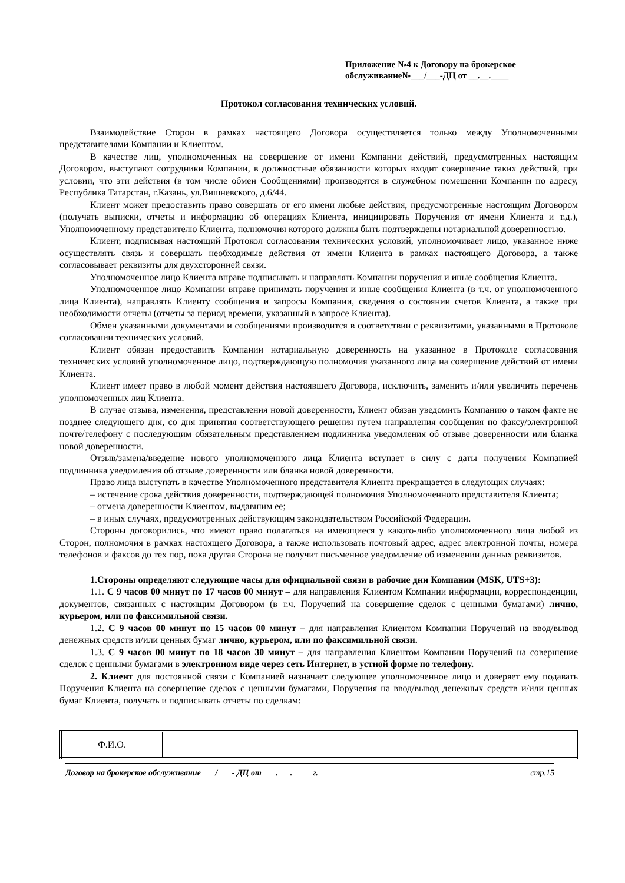Приложение №4 к Договору на брокерское обслуживание№___/___-ДЦ от __.__.____
Протокол согласования технических условий.
Взаимодействие Сторон в рамках настоящего Договора осуществляется только между Уполномоченными представителями Компании и Клиентом.
В качестве лиц, уполномоченных на совершение от имени Компании действий, предусмотренных настоящим Договором, выступают сотрудники Компании, в должностные обязанности которых входит совершение таких действий, при условии, что эти действия (в том числе обмен Сообщениями) производятся в служебном помещении Компании по адресу, Республика Татарстан, г.Казань, ул.Вишневского, д.6/44.
Клиент может предоставить право совершать от его имени любые действия, предусмотренные настоящим Договором (получать выписки, отчеты и информацию об операциях Клиента, инициировать Поручения от имени Клиента и т.д.), Уполномоченному представителю Клиента, полномочия которого должны быть подтверждены нотариальной доверенностью.
Клиент, подписывая настоящий Протокол согласования технических условий, уполномочивает лицо, указанное ниже осуществлять связь и совершать необходимые действия от имени Клиента в рамках настоящего Договора, а также согласовывает реквизиты для двухсторонней связи.
Уполномоченное лицо Клиента вправе подписывать и направлять Компании поручения и иные сообщения Клиента.
Уполномоченное лицо Компании вправе принимать поручения и иные сообщения Клиента (в т.ч. от уполномоченного лица Клиента), направлять Клиенту сообщения и запросы Компании, сведения о состоянии счетов Клиента, а также при необходимости отчеты (отчеты за период времени, указанный в запросе Клиента).
Обмен указанными документами и сообщениями производится в соответствии с реквизитами, указанными в Протоколе согласовании технических условий.
Клиент обязан предоставить Компании нотариальную доверенность на указанное в Протоколе согласования технических условий уполномоченное лицо, подтверждающую полномочия указанного лица на совершение действий от имени Клиента.
Клиент имеет право в любой момент действия настоявшего Договора, исключить, заменить и/или увеличить перечень уполномоченных лиц Клиента.
В случае отзыва, изменения, представления новой доверенности, Клиент обязан уведомить Компанию о таком факте не позднее следующего дня, со дня принятия соответствующего решения путем направления сообщения по факсу/электронной почте/телефону с последующим обязательным представлением подлинника уведомления об отзыве доверенности или бланка новой доверенности.
Отзыв/замена/введение нового уполномоченного лица Клиента вступает в силу с даты получения Компанией подлинника уведомления об отзыве доверенности или бланка новой доверенности.
Право лица выступать в качестве Уполномоченного представителя Клиента прекращается в следующих случаях:
– истечение срока действия доверенности, подтверждающей полномочия Уполномоченного представителя Клиента;
– отмена доверенности Клиентом, выдавшим ее;
– в иных случаях, предусмотренных действующим законодательством Российской Федерации.
Стороны договорились, что имеют право полагаться на имеющиеся у какого-либо уполномоченного лица любой из Сторон, полномочия в рамках настоящего Договора, а также использовать почтовый адрес, адрес электронной почты, номера телефонов и факсов до тех пор, пока другая Сторона не получит письменное уведомление об изменении данных реквизитов.
1.Стороны определяют следующие часы для официальной связи в рабочие дни Компании (MSK, UTS+3):
1.1. С 9 часов 00 минут по 17 часов 00 минут – для направления Клиентом Компании информации, корреспонденции, документов, связанных с настоящим Договором (в т.ч. Поручений на совершение сделок с ценными бумагами) лично, курьером, или по факсимильной связи.
1.2. С 9 часов 00 минут по 15 часов 00 минут – для направления Клиентом Компании Поручений на ввод/вывод денежных средств и/или ценных бумаг лично, курьером, или по факсимильной связи.
1.3. С 9 часов 00 минут по 18 часов 30 минут – для направления Клиентом Компании Поручений на совершение сделок с ценными бумагами в электронном виде через сеть Интернет, в устной форме по телефону.
2. Клиент для постоянной связи с Компанией назначает следующее уполномоченное лицо и доверяет ему подавать Поручения Клиента на совершение сделок с ценными бумагами, Поручения на ввод/вывод денежных средств и/или ценных бумаг Клиента, получать и подписывать отчеты по сделкам:
| Ф.И.О. | |
Договор на брокерское обслуживание ___/___ - ДЦ от ___.___._____г. стр.15